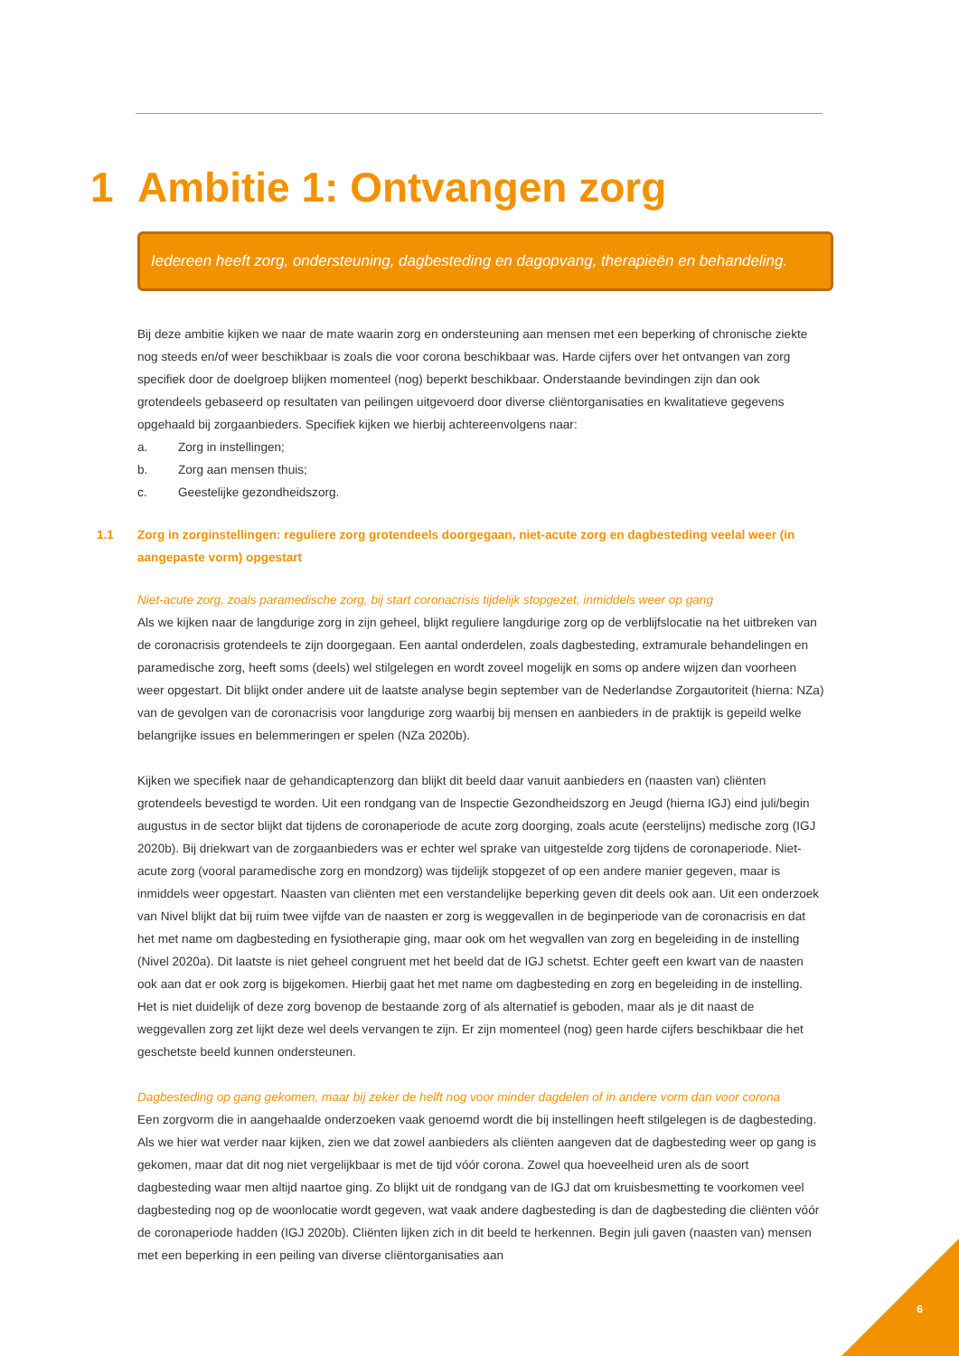1 Ambitie 1: Ontvangen zorg
Iedereen heeft zorg, ondersteuning, dagbesteding en dagopvang, therapieën en behandeling.
Bij deze ambitie kijken we naar de mate waarin zorg en ondersteuning aan mensen met een beperking of chronische ziekte nog steeds en/of weer beschikbaar is zoals die voor corona beschikbaar was. Harde cijfers over het ontvangen van zorg specifiek door de doelgroep blijken momenteel (nog) beperkt beschikbaar. Onderstaande bevindingen zijn dan ook grotendeels gebaseerd op resultaten van peilingen uitgevoerd door diverse cliëntorganisaties en kwalitatieve gegevens opgehaald bij zorgaanbieders. Specifiek kijken we hierbij achtereenvolgens naar:
a. Zorg in instellingen;
b. Zorg aan mensen thuis;
c. Geestelijke gezondheidszorg.
1.1 Zorg in zorginstellingen: reguliere zorg grotendeels doorgegaan, niet-acute zorg en dagbesteding veelal weer (in aangepaste vorm) opgestart
Niet-acute zorg, zoals paramedische zorg, bij start coronacrisis tijdelijk stopgezet, inmiddels weer op gang
Als we kijken naar de langdurige zorg in zijn geheel, blijkt reguliere langdurige zorg op de verblijfslocatie na het uitbreken van de coronacrisis grotendeels te zijn doorgegaan. Een aantal onderdelen, zoals dagbesteding, extramurale behandelingen en paramedische zorg, heeft soms (deels) wel stilgelegen en wordt zoveel mogelijk en soms op andere wijzen dan voorheen weer opgestart. Dit blijkt onder andere uit de laatste analyse begin september van de Nederlandse Zorgautoriteit (hierna: NZa) van de gevolgen van de coronacrisis voor langdurige zorg waarbij bij mensen en aanbieders in de praktijk is gepeild welke belangrijke issues en belemmeringen er spelen (NZa 2020b).
Kijken we specifiek naar de gehandicaptenzorg dan blijkt dit beeld daar vanuit aanbieders en (naasten van) cliënten grotendeels bevestigd te worden. Uit een rondgang van de Inspectie Gezondheidszorg en Jeugd (hierna IGJ) eind juli/begin augustus in de sector blijkt dat tijdens de coronaperiode de acute zorg doorging, zoals acute (eerstelijns) medische zorg (IGJ 2020b). Bij driekwart van de zorgaanbieders was er echter wel sprake van uitgestelde zorg tijdens de coronaperiode. Niet-acute zorg (vooral paramedische zorg en mondzorg) was tijdelijk stopgezet of op een andere manier gegeven, maar is inmiddels weer opgestart. Naasten van cliënten met een verstandelijke beperking geven dit deels ook aan. Uit een onderzoek van Nivel blijkt dat bij ruim twee vijfde van de naasten er zorg is weggevallen in de beginperiode van de coronacrisis en dat het met name om dagbesteding en fysiotherapie ging, maar ook om het wegvallen van zorg en begeleiding in de instelling (Nivel 2020a). Dit laatste is niet geheel congruent met het beeld dat de IGJ schetst. Echter geeft een kwart van de naasten ook aan dat er ook zorg is bijgekomen. Hierbij gaat het met name om dagbesteding en zorg en begeleiding in de instelling. Het is niet duidelijk of deze zorg bovenop de bestaande zorg of als alternatief is geboden, maar als je dit naast de weggevallen zorg zet lijkt deze wel deels vervangen te zijn. Er zijn momenteel (nog) geen harde cijfers beschikbaar die het geschetste beeld kunnen ondersteunen.
Dagbesteding op gang gekomen, maar bij zeker de helft nog voor minder dagdelen of in andere vorm dan voor corona
Een zorgvorm die in aangehaalde onderzoeken vaak genoemd wordt die bij instellingen heeft stilgelegen is de dagbesteding. Als we hier wat verder naar kijken, zien we dat zowel aanbieders als cliënten aangeven dat de dagbesteding weer op gang is gekomen, maar dat dit nog niet vergelijkbaar is met de tijd vóór corona. Zowel qua hoeveelheid uren als de soort dagbesteding waar men altijd naartoe ging. Zo blijkt uit de rondgang van de IGJ dat om kruisbesmetting te voorkomen veel dagbesteding nog op de woonlocatie wordt gegeven, wat vaak andere dagbesteding is dan de dagbesteding die cliënten vóór de coronaperiode hadden (IGJ 2020b). Cliënten lijken zich in dit beeld te herkennen. Begin juli gaven (naasten van) mensen met een beperking in een peiling van diverse cliëntorganisaties aan
6